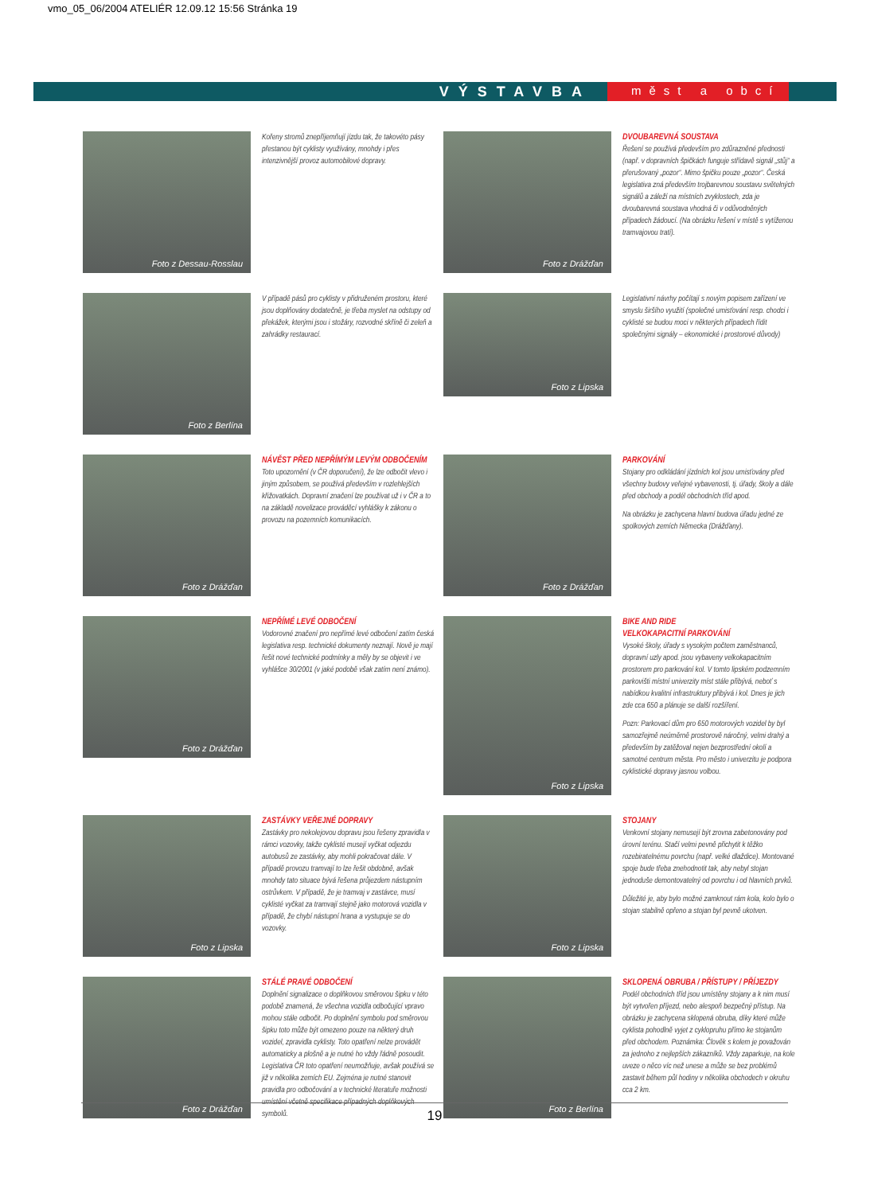vmo_05_06/2004 ATELIÉR 12.09.12 15:56 Stránka 19
VÝSTAVBA
měst a obcí
Foto z Dessau-Rosslau
Kořeny stromů znepříjemňují jízdu tak, že takovéto pásy přestanou být cyklisty využívány, mnohdy i přes intenzivnější provoz automobilové dopravy.
Foto z Drážďan
DVOUBAREVNÁ SOUSTAVA
Řešení se používá především pro zdůrazněné přednosti (např. v dopravních špičkách funguje střídavě signál „stůj“ a přerušovaný „pozor“. Mimo špičku pouze „pozor“. Česká legislativa zná především trojbarevnou soustavu světelných signálů a záleží na místních zvyklostech, zda je dvoubarevná soustava vhodná či v odůvodněných případech žádoucí. (Na obrázku řešení v místě s vytíženou tramvajovou tratí).
Foto z Berlína
V případě pásů pro cyklisty v přidruženém prostoru, které jsou doplňovány dodatečně, je třeba myslet na odstupy od překážek, kterými jsou i stožáry, rozvodné skříně či zeleň a zahrádky restaurací.
Foto z Lipska
Legislativní návrhy počítají s novým popisem zařízení ve smyslu širšího využití (společné umisťování resp. chodci i cyklisté se budou moci v některých případech řídit společnými signály – ekonomické i prostorové důvody)
Foto z Drážďan
NÁVĚST PŘED NEPŘÍMÝM LEVÝM ODBOČENÍM
Toto upozornění (v ČR doporučení), že lze odbočit vlevo i jiným způsobem, se používá především v rozlehlejších křižovatkách. Dopravní značení lze používat už i v ČR a to na základě novelizace prováděcí vyhlášky k zákonu o provozu na pozemních komunikacích.
Foto z Drážďan
PARKOVÁNÍ
Stojany pro odkládání jízdních kol jsou umisťovány před všechny budovy veřejné vybavenosti, tj. úřady, školy a dále před obchody a podél obchodních tříd apod.
Na obrázku je zachycena hlavní budova úřadu jedné ze spolkových zemích Německa (Drážďany).
Foto z Drážďan
NEPŘÍMÉ LEVÉ ODBOČENÍ
Vodorovné značení pro nepřímé levé odbočení zatím česká legislativa resp. technické dokumenty neznají. Nově je mají řešit nové technické podmínky a měly by se objevit i ve vyhlášce 30/2001 (v jaké podobě však zatím není známo).
Foto z Lipska
BIKE AND RIDE
VELKOKAPACITNÍ PARKOVÁNÍ
Vysoké školy, úřady s vysokým počtem zaměstnanců, dopravní uzly apod. jsou vybaveny velkokapacitním prostorem pro parkování kol. V tomto lipském podzemním parkovišti místní univerzity míst stále přibývá, neboť s nabídkou kvalitní infrastruktury přibývá i kol. Dnes je jich zde cca 650 a plánuje se další rozšíření.
Pozn: Parkovací dům pro 650 motorových vozidel by byl samozřejmě neúměrně prostorově náročný, velmi drahý a především by zatěžoval nejen bezprostřední okolí a samotné centrum města. Pro město i univerzitu je podpora cyklistické dopravy jasnou volbou.
Foto z Lipska
ZASTÁVKY VEŘEJNÉ DOPRAVY
Zastávky pro nekolejovou dopravu jsou řešeny zpravidla v rámci vozovky, takže cyklisté musejí vyčkat odjezdu autobusů ze zastávky, aby mohli pokračovat dále. V případě provozu tramvají to lze řešit obdobně, avšak mnohdy tato situace bývá řešena průjezdem nástupním ostrůvkem. V případě, že je tramvaj v zastávce, musí cyklisté vyčkat za tramvají stejně jako motorová vozidla v případě, že chybí nástupní hrana a vystupuje se do vozovky.
Foto z Lipska
STOJANY
Venkovní stojany nemusejí být zrovna zabetonovány pod úrovní terénu. Stačí velmi pevně přichytit k těžko rozebiratelnému povrchu (např. velké dlaždice). Montované spoje bude třeba znehodnotit tak, aby nebyl stojan jednoduše demontovatelný od povrchu i od hlavních prvků.
Důležité je, aby bylo možné zamknout rám kola, kolo bylo o stojan stabilně opřeno a stojan byl pevně ukotven.
Foto z Drážďan
STÁLÉ PRAVÉ ODBOČENÍ
Doplnění signalizace o doplňkovou směrovou šipku v této podobě znamená, že všechna vozidla odbočující vpravo mohou stále odbočit. Po doplnění symbolu pod směrovou šipku toto může být omezeno pouze na některý druh vozidel, zpravidla cyklisty. Toto opatření nelze provádět automaticky a plošně a je nutné ho vždy řádně posoudit. Legislativa ČR toto opatření neumožňuje, avšak používá se již v několika zemích EU. Zejména je nutné stanovit pravidla pro odbočování a v technické literatuře možnosti umístění včetně specifikace případných doplňkových symbolů.
Foto z Berlína
SKLOPENÁ OBRUBA / PŘÍSTUPY / PŘÍJEZDY
Podél obchodních tříd jsou umístěny stojany a k nim musí být vytvořen příjezd, nebo alespoň bezpečný přístup. Na obrázku je zachycena sklopená obruba, díky které může cyklista pohodlně vyjet z cyklopruhu přímo ke stojanům před obchodem. Poznámka: Člověk s kolem je považován za jednoho z nejlepších zákazníků. Vždy zaparkuje, na kole uveze o něco víc než unese a může se bez problémů zastavit během půl hodiny v několika obchodech v okruhu cca 2 km.
19